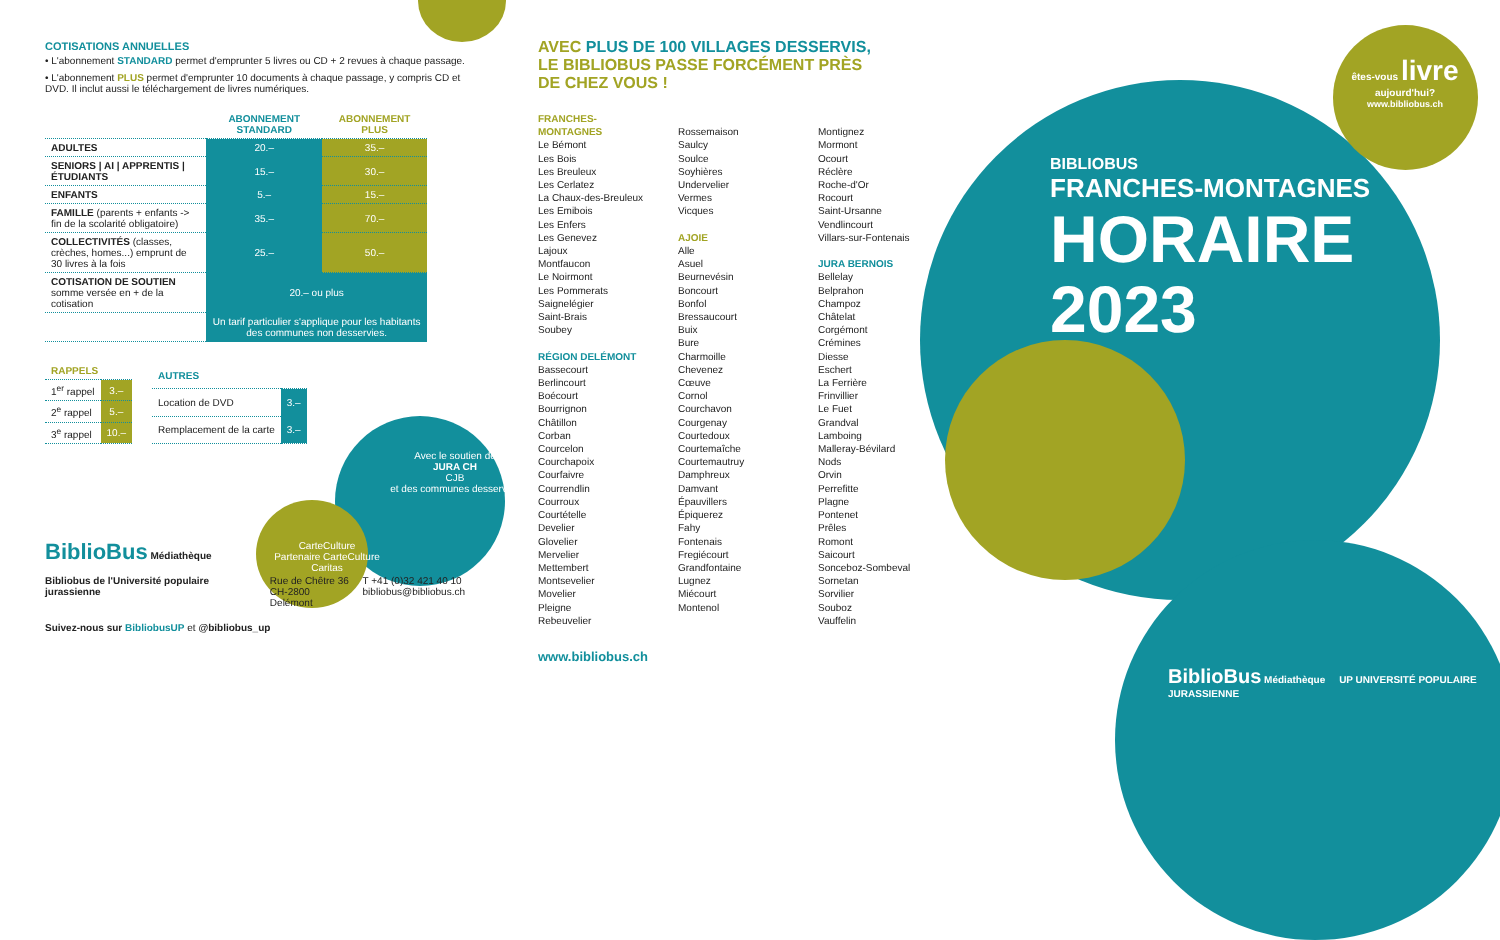COTISATIONS ANNUELLES
• L'abonnement STANDARD permet d'emprunter 5 livres ou CD + 2 revues à chaque passage.
• L'abonnement PLUS permet d'emprunter 10 documents à chaque passage, y compris CD et DVD. Il inclut aussi le téléchargement de livres numériques.
| | ABONNEMENT STANDARD | ABONNEMENT PLUS |
| --- | --- | --- |
| ADULTES | 20.– | 35.– |
| SENIORS / AI / APPRENTIS / ÉTUDIANTS | 15.– | 30.– |
| ENFANTS | 5.– | 15.– |
| FAMILLE (parents + enfants -> fin de la scolarité obligatoire) | 35.– | 70.– |
| COLLECTIVITÉS (classes, crèches, homes...) emprunt de 30 livres à la fois | 25.– | 50.– |
| COTISATION DE SOUTIEN somme versée en + de la cotisation | 20.– ou plus | |
| | Un tarif particulier s'applique pour les habitants des communes non desservies. | |
| RAPPELS | |
| --- | --- |
| 1<sup>er</sup> rappel | 3.– |
| 2<sup>e</sup> rappel | 5.– |
| 3<sup>e</sup> rappel | 10.– |
| AUTRES | |
| --- | --- |
| Location de DVD | 3.– |
| Remplacement de la carte | 3.– |
Avec le soutien de
JURA CH
CJB
et des communes desservies
CarteCulture
Partenaire CarteCulture Caritas
BiblioBus Médiathèque
Bibliobus de l'Université populaire jurassienne Rue de Chêtre 36
CH-2800 Delémont T +41 (0)32 421 40 10
bibliobus@bibliobus.ch
Suivez-nous sur BibliobusUP et @bibliobus_up
AVEC PLUS DE 100 VILLAGES DESSERVIS,
LE BIBLIOBUS PASSE FORCÉMENT PRÈS
DE CHEZ VOUS !
FRANCHES-MONTAGNES
Le Bémont
Les Bois
Les Breuleux
Les Cerlatez
La Chaux-des-Breuleux
Les Emibois
Les Enfers
Les Genevez
Lajoux
Montfaucon
Le Noirmont
Les Pommerats
Saignelégier
Saint-Brais
Soubey
RÉGION DELÉMONT
Bassecourt
Berlincourt
Boécourt
Bourrignon
Châtillon
Corban
Courcelon
Courchapoix
Courfaivre
Courrendlin
Courroux
Courtételle
Develier
Glovelier
Mervelier
Mettembert
Montsevelier
Movelier
Pleigne
Rebeuvelier
Rossemaison
Saulcy
Soulce
Soyhières
Undervelier
Vermes
Vicques
AJOIE
Alle
Asuel
Beurnevésin
Boncourt
Bonfol
Bressaucourt
Buix
Bure
Charmoille
Chevenez
Cœuve
Cornol
Courchavon
Courgenay
Courtedoux
Courtemaîche
Courtemautruy
Damphreux
Damvant
Épauvillers
Épiquerez
Fahy
Fontenais
Fregiécourt
Grandfontaine
Lugnez
Miécourt
Montenol
Montignez
Mormont
Ocourt
Réclère
Roche-d'Or
Rocourt
Saint-Ursanne
Vendlincourt
Villars-sur-Fontenais
JURA BERNOIS
Bellelay
Belprahon
Champoz
Châtelat
Corgémont
Crémines
Diesse
Eschert
La Ferrière
Frinvillier
Le Fuet
Grandval
Lamboing
Malleray-Bévilard
Nods
Orvin
Perrefitte
Plagne
Pontenet
Prêles
Romont
Saicourt
Sonceboz-Sombeval
Sornetan
Sorvilier
Souboz
Vauffelin
www.bibliobus.ch
BIBLIOBUS
FRANCHES-MONTAGNES
HORAIRE
2023
êtes-vous livre
aujourd'hui?
www.bibliobus.ch
BiblioBus Médiathèque UP UNIVERSITÉ POPULAIRE JURASSIENNE